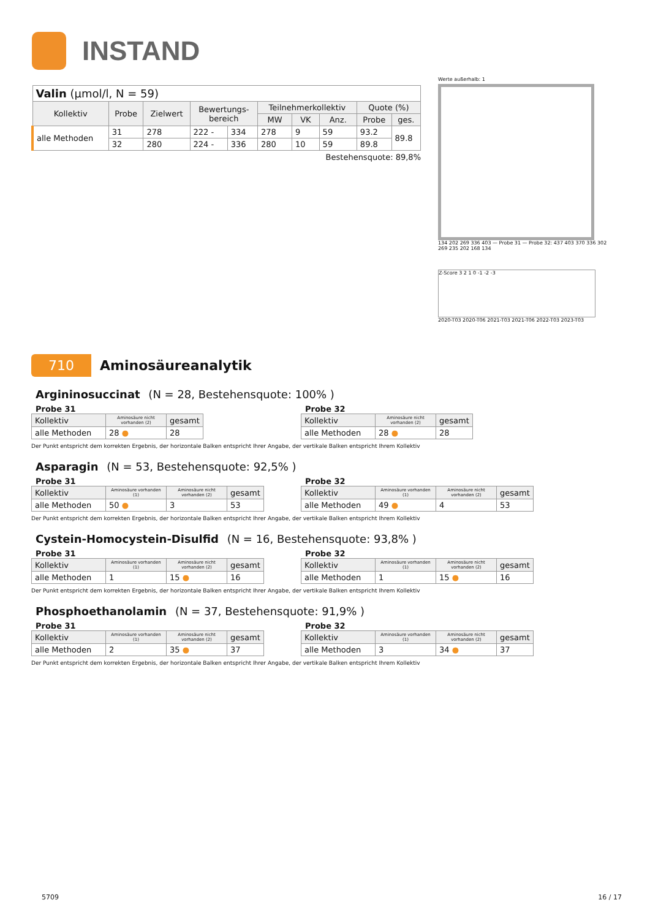INSTAND
| Valin (µmol/l, N = 59) | | | | | | | | | |
| Kollektiv | Probe | Zielwert | Bewertungs- bereich | | Teilnehmerkollektiv | | | Quote (%) | |
| | | | | | MW | VK | Anz. | Probe | ges. |
| alle Methoden | 31 | 278 | 222 - | 334 | 278 | 9 | 59 | 93.2 | 89.8 |
| | 32 | 280 | 224 - | 336 | 280 | 10 | 59 | 89.8 | |
Bestehensquote: 89,8%
Werte außerhalb: 1
134 202 269 336 403 — Probe 31 — Probe 32: 437 403 370 336 302 269 235 202 168 134
Z-Score 3 2 1 0 -1 -2 -3
2020-T03 2020-T06 2021-T03 2021-T06 2022-T03 2023-T03
710
Aminosäureanalytik
Argininosuccinat (N = 28, Bestehensquote: 100% )
Probe 31
| Kollektiv | Aminosäure nicht vorhanden (2) | gesamt |
| alle Methoden | 28 ● | 28 |
Probe 32
| Kollektiv | Aminosäure nicht vorhanden (2) | gesamt |
| alle Methoden | 28 ● | 28 |
Der Punkt entspricht dem korrekten Ergebnis, der horizontale Balken entspricht Ihrer Angabe, der vertikale Balken entspricht Ihrem Kollektiv
Asparagin (N = 53, Bestehensquote: 92,5% )
Probe 31
| Kollektiv | Aminosäure vorhanden (1) | Aminosäure nicht vorhanden (2) | gesamt |
| alle Methoden | 50 ● | 3 | 53 |
Probe 32
| Kollektiv | Aminosäure vorhanden (1) | Aminosäure nicht vorhanden (2) | gesamt |
| alle Methoden | 49 ● | 4 | 53 |
Der Punkt entspricht dem korrekten Ergebnis, der horizontale Balken entspricht Ihrer Angabe, der vertikale Balken entspricht Ihrem Kollektiv
Cystein-Homocystein-Disulfid (N = 16, Bestehensquote: 93,8% )
Probe 31
| Kollektiv | Aminosäure vorhanden (1) | Aminosäure nicht vorhanden (2) | gesamt |
| alle Methoden | 1 | 15 ● | 16 |
Probe 32
| Kollektiv | Aminosäure vorhanden (1) | Aminosäure nicht vorhanden (2) | gesamt |
| alle Methoden | 1 | 15 ● | 16 |
Der Punkt entspricht dem korrekten Ergebnis, der horizontale Balken entspricht Ihrer Angabe, der vertikale Balken entspricht Ihrem Kollektiv
Phosphoethanolamin (N = 37, Bestehensquote: 91,9% )
Probe 31
| Kollektiv | Aminosäure vorhanden (1) | Aminosäure nicht vorhanden (2) | gesamt |
| alle Methoden | 2 | 35 ● | 37 |
Probe 32
| Kollektiv | Aminosäure vorhanden (1) | Aminosäure nicht vorhanden (2) | gesamt |
| alle Methoden | 3 | 34 ● | 37 |
Der Punkt entspricht dem korrekten Ergebnis, der horizontale Balken entspricht Ihrer Angabe, der vertikale Balken entspricht Ihrem Kollektiv
5709 16 / 17